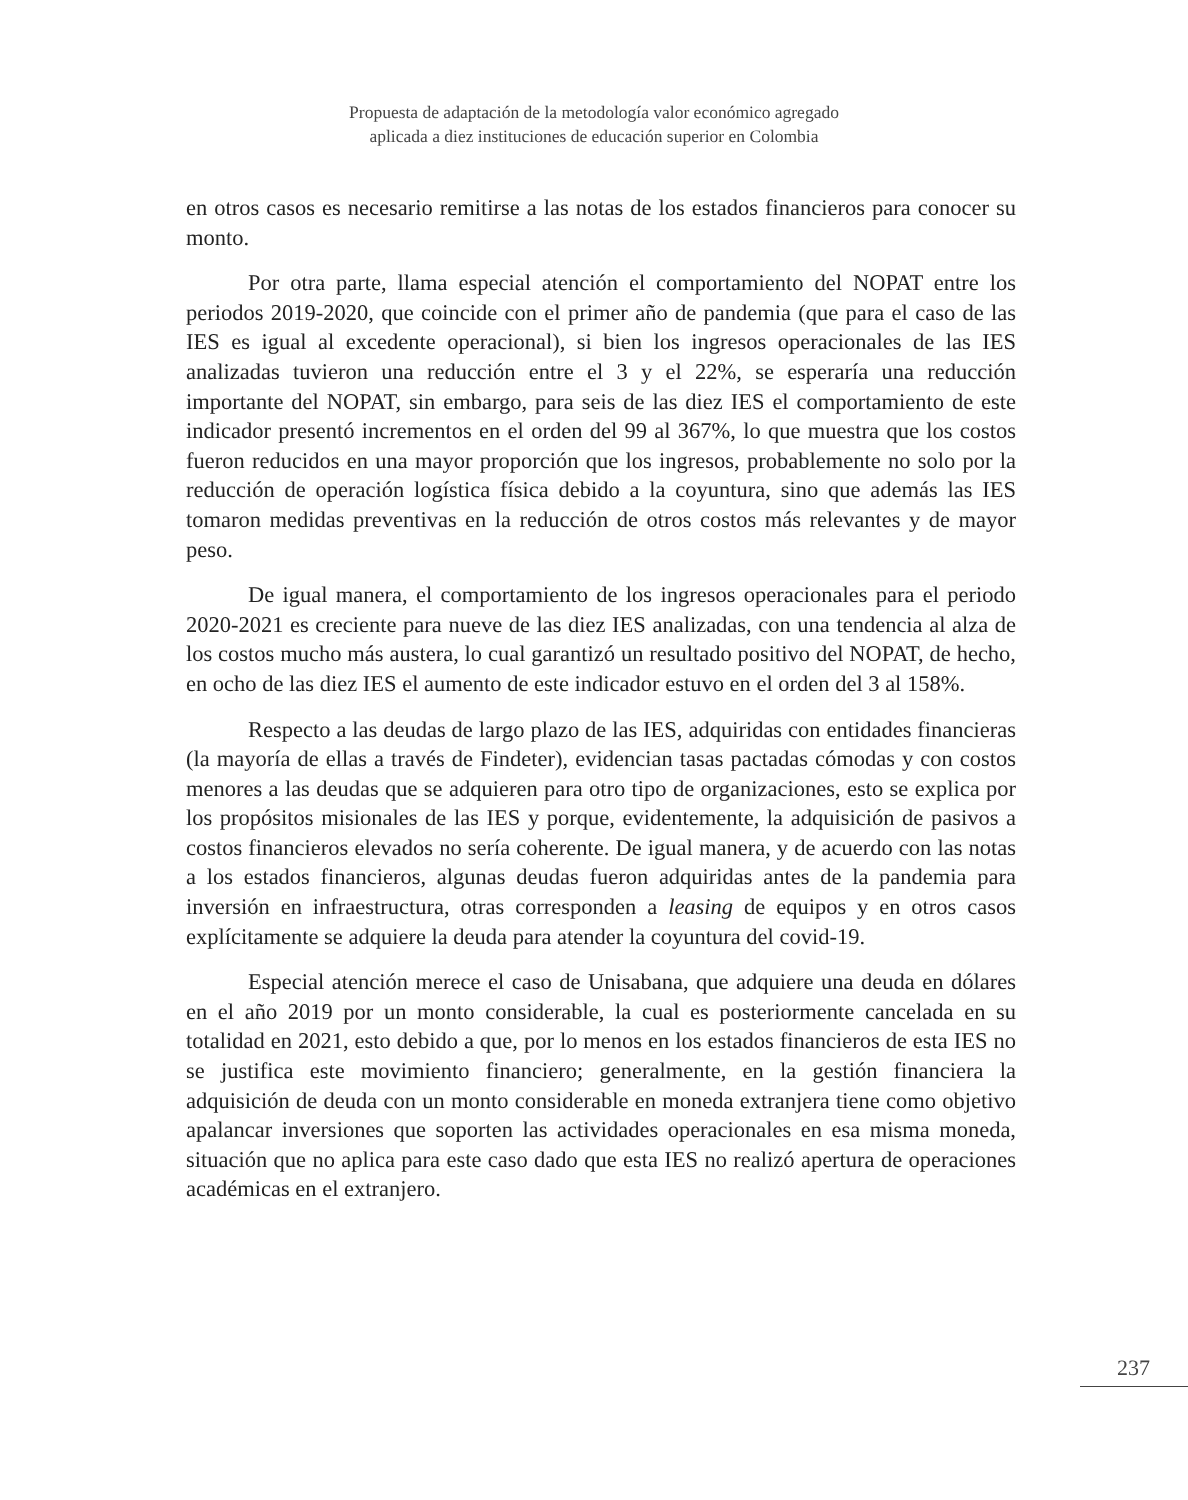Propuesta de adaptación de la metodología valor económico agregado
aplicada a diez instituciones de educación superior en Colombia
en otros casos es necesario remitirse a las notas de los estados financieros para conocer su monto.
Por otra parte, llama especial atención el comportamiento del NOPAT entre los periodos 2019-2020, que coincide con el primer año de pandemia (que para el caso de las IES es igual al excedente operacional), si bien los ingresos operacionales de las IES analizadas tuvieron una reducción entre el 3 y el 22%, se esperaría una reducción importante del NOPAT, sin embargo, para seis de las diez IES el comportamiento de este indicador presentó incrementos en el orden del 99 al 367%, lo que muestra que los costos fueron reducidos en una mayor proporción que los ingresos, probablemente no solo por la reducción de operación logística física debido a la coyuntura, sino que además las IES tomaron medidas preventivas en la reducción de otros costos más relevantes y de mayor peso.
De igual manera, el comportamiento de los ingresos operacionales para el periodo 2020-2021 es creciente para nueve de las diez IES analizadas, con una tendencia al alza de los costos mucho más austera, lo cual garantizó un resultado positivo del NOPAT, de hecho, en ocho de las diez IES el aumento de este indicador estuvo en el orden del 3 al 158%.
Respecto a las deudas de largo plazo de las IES, adquiridas con entidades financieras (la mayoría de ellas a través de Findeter), evidencian tasas pactadas cómodas y con costos menores a las deudas que se adquieren para otro tipo de organizaciones, esto se explica por los propósitos misionales de las IES y porque, evidentemente, la adquisición de pasivos a costos financieros elevados no sería coherente. De igual manera, y de acuerdo con las notas a los estados financieros, algunas deudas fueron adquiridas antes de la pandemia para inversión en infraestructura, otras corresponden a leasing de equipos y en otros casos explícitamente se adquiere la deuda para atender la coyuntura del covid-19.
Especial atención merece el caso de Unisabana, que adquiere una deuda en dólares en el año 2019 por un monto considerable, la cual es posteriormente cancelada en su totalidad en 2021, esto debido a que, por lo menos en los estados financieros de esta IES no se justifica este movimiento financiero; generalmente, en la gestión financiera la adquisición de deuda con un monto considerable en moneda extranjera tiene como objetivo apalancar inversiones que soporten las actividades operacionales en esa misma moneda, situación que no aplica para este caso dado que esta IES no realizó apertura de operaciones académicas en el extranjero.
237